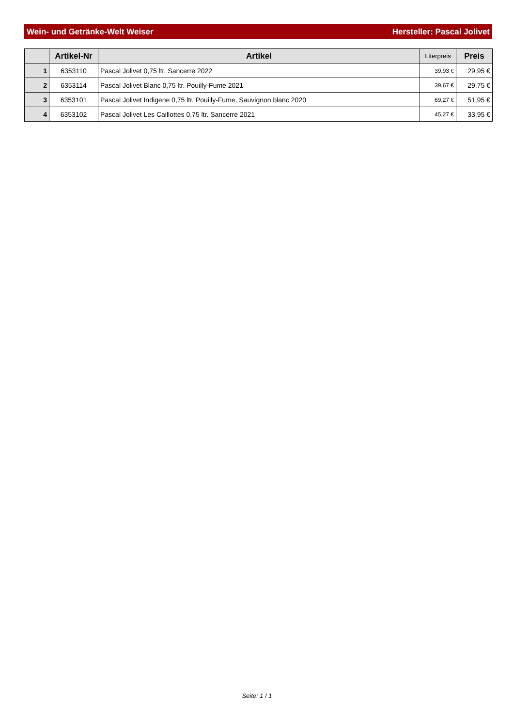Wein- und Getränke-Welt Weiser Hersteller: Pascal Jolivet
| | Artikel-Nr | Artikel | Literpreis | Preis |
| --- | --- | --- | --- | --- |
| 1 | 6353110 | Pascal Jolivet 0,75 ltr. Sancerre 2022 | 39,93 € | 29,95 € |
| 2 | 6353114 | Pascal Jolivet Blanc 0,75 ltr. Pouilly-Fume 2021 | 39,67 € | 29,75 € |
| 3 | 6353101 | Pascal Jolivet Indigene 0,75 ltr. Pouilly-Fume, Sauvignon blanc 2020 | 69,27 € | 51,95 € |
| 4 | 6353102 | Pascal Jolivet Les Caillottes 0,75 ltr. Sancerre 2021 | 45,27 € | 33,95 € |
Seite: 1 / 1